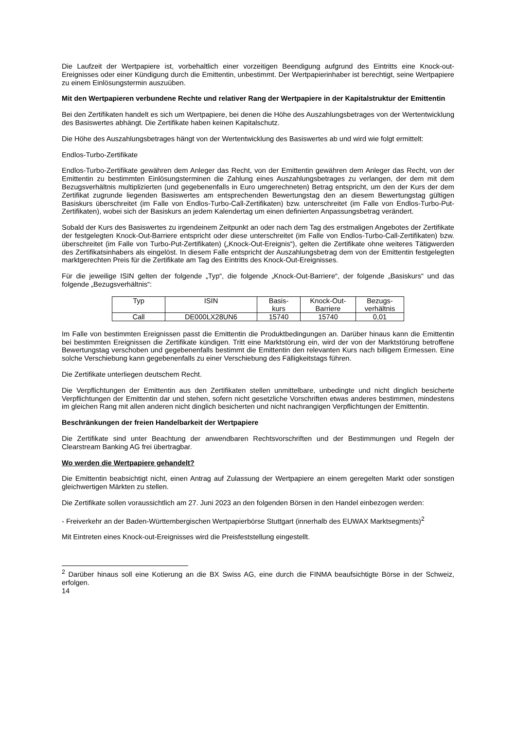Die Laufzeit der Wertpapiere ist, vorbehaltlich einer vorzeitigen Beendigung aufgrund des Eintritts eine Knock-out-Ereignisses oder einer Kündigung durch die Emittentin, unbestimmt. Der Wertpapierinhaber ist berechtigt, seine Wertpapiere zu einem Einlösungstermin auszuüben.
Mit den Wertpapieren verbundene Rechte und relativer Rang der Wertpapiere in der Kapitalstruktur der Emittentin
Bei den Zertifikaten handelt es sich um Wertpapiere, bei denen die Höhe des Auszahlungsbetrages von der Wertentwicklung des Basiswertes abhängt. Die Zertifikate haben keinen Kapitalschutz.
Die Höhe des Auszahlungsbetrages hängt von der Wertentwicklung des Basiswertes ab und wird wie folgt ermittelt:
Endlos-Turbo-Zertifikate
Endlos-Turbo-Zertifikate gewähren dem Anleger das Recht, von der Emittentin gewähren dem Anleger das Recht, von der Emittentin zu bestimmten Einlösungsterminen die Zahlung eines Auszahlungsbetrages zu verlangen, der dem mit dem Bezugsverhältnis multiplizierten (und gegebenenfalls in Euro umgerechneten) Betrag entspricht, um den der Kurs der dem Zertifikat zugrunde liegenden Basiswertes am entsprechenden Bewertungstag den an diesem Bewertungstag gültigen Basiskurs überschreitet (im Falle von Endlos-Turbo-Call-Zertifikaten) bzw. unterschreitet (im Falle von Endlos-Turbo-Put-Zertifikaten), wobei sich der Basiskurs an jedem Kalendertag um einen definierten Anpassungsbetrag verändert.
Sobald der Kurs des Basiswertes zu irgendeinem Zeitpunkt an oder nach dem Tag des erstmaligen Angebotes der Zertifikate der festgelegten Knock-Out-Barriere entspricht oder diese unterschreitet (im Falle von Endlos-Turbo-Call-Zertifikaten) bzw. überschreitet (im Falle von Turbo-Put-Zertifikaten) („Knock-Out-Ereignis“), gelten die Zertifikate ohne weiteres Tätigwerden des Zertifikatsinhabers als eingelöst. In diesem Falle entspricht der Auszahlungsbetrag dem von der Emittentin festgelegten marktgerechten Preis für die Zertifikate am Tag des Eintritts des Knock-Out-Ereignisses.
Für die jeweilige ISIN gelten der folgende „Typ“, die folgende „Knock-Out-Barriere“, der folgende „Basiskurs“ und das folgende „Bezugsverhältnis“:
| Typ | ISIN | Basis- kurs | Knock-Out- Barriere | Bezugs- verhältnis |
| --- | --- | --- | --- | --- |
| Call | DE000LX28UN6 | 15740 | 15740 | 0,01 |
Im Falle von bestimmten Ereignissen passt die Emittentin die Produktbedingungen an. Darüber hinaus kann die Emittentin bei bestimmten Ereignissen die Zertifikate kündigen. Tritt eine Marktstörung ein, wird der von der Marktstörung betroffene Bewertungstag verschoben und gegebenenfalls bestimmt die Emittentin den relevanten Kurs nach billigem Ermessen. Eine solche Verschiebung kann gegebenenfalls zu einer Verschiebung des Fälligkeitstags führen.
Die Zertifikate unterliegen deutschem Recht.
Die Verpflichtungen der Emittentin aus den Zertifikaten stellen unmittelbare, unbedingte und nicht dinglich besicherte Verpflichtungen der Emittentin dar und stehen, sofern nicht gesetzliche Vorschriften etwas anderes bestimmen, mindestens im gleichen Rang mit allen anderen nicht dinglich besicherten und nicht nachrangigen Verpflichtungen der Emittentin.
Beschränkungen der freien Handelbarkeit der Wertpapiere
Die Zertifikate sind unter Beachtung der anwendbaren Rechtsvorschriften und der Bestimmungen und Regeln der Clearstream Banking AG frei übertragbar.
Wo werden die Wertpapiere gehandelt?
Die Emittentin beabsichtigt nicht, einen Antrag auf Zulassung der Wertpapiere an einem geregelten Markt oder sonstigen gleichwertigen Märkten zu stellen.
Die Zertifikate sollen voraussichtlich am 27. Juni 2023 an den folgenden Börsen in den Handel einbezogen werden:
- Freiverkehr an der Baden-Württembergischen Wertpapierbörse Stuttgart (innerhalb des EUWAX Marktsegments)<sup>2</sup>
Mit Eintreten eines Knock-out-Ereignisses wird die Preisfeststellung eingestellt.
<sup>2</sup> Darüber hinaus soll eine Kotierung an die BX Swiss AG, eine durch die FINMA beaufsichtigte Börse in der Schweiz, erfolgen.
14